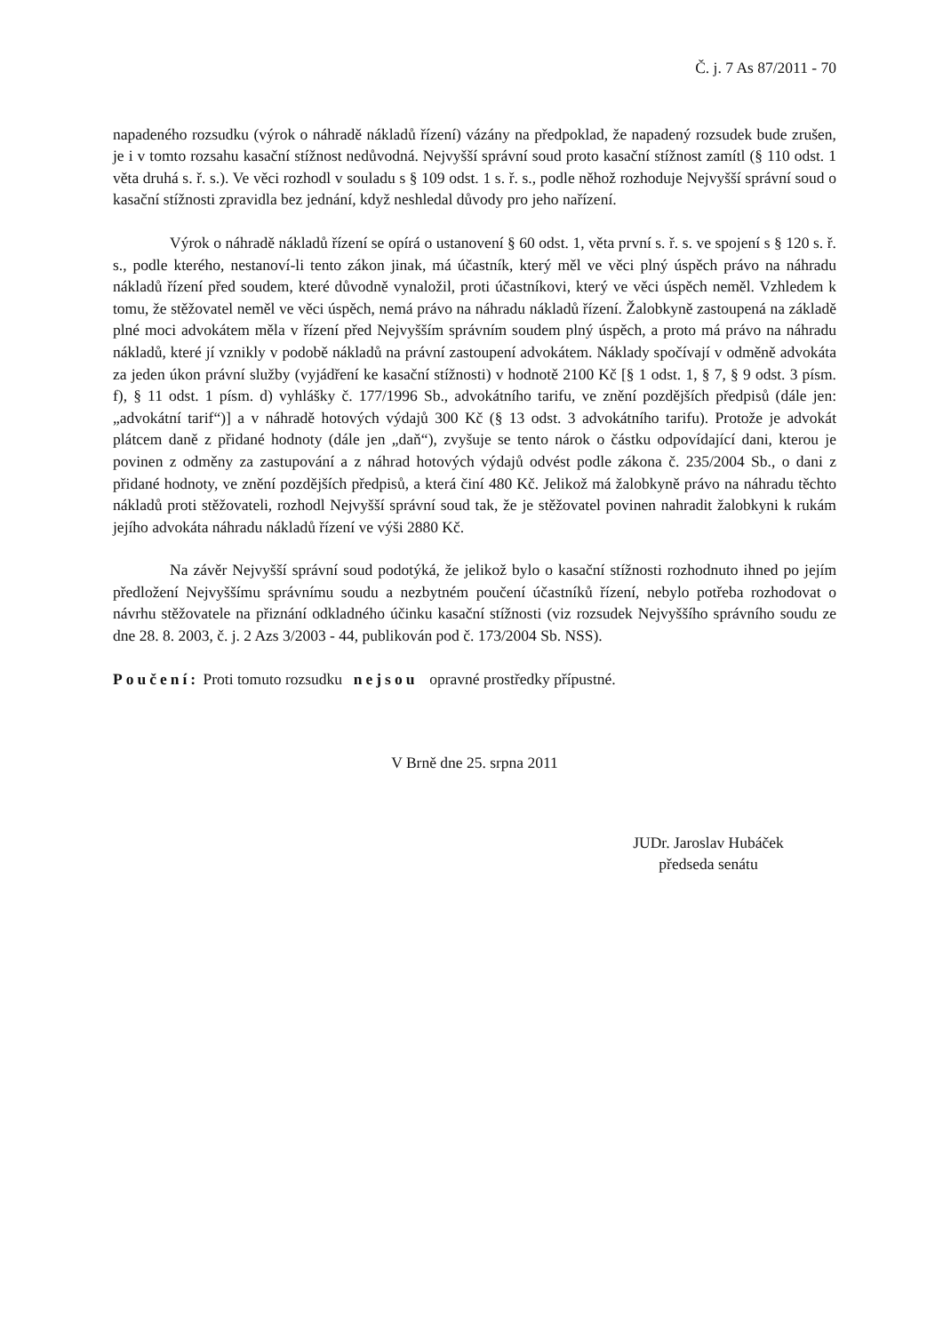Č. j. 7 As 87/2011 - 70
napadeného rozsudku (výrok o náhradě nákladů řízení) vázány na předpoklad, že napadený rozsudek bude zrušen, je i v tomto rozsahu kasační stížnost nedůvodná. Nejvyšší správní soud proto kasační stížnost zamítl (§ 110 odst. 1 věta druhá s. ř. s.). Ve věci rozhodl v souladu s § 109 odst. 1 s. ř. s., podle něhož rozhoduje Nejvyšší správní soud o kasační stížnosti zpravidla bez jednání, když neshledal důvody pro jeho nařízení.
Výrok o náhradě nákladů řízení se opírá o ustanovení § 60 odst. 1, věta první s. ř. s. ve spojení s § 120 s. ř. s., podle kterého, nestanoví-li tento zákon jinak, má účastník, který měl ve věci plný úspěch právo na náhradu nákladů řízení před soudem, které důvodně vynaložil, proti účastníkovi, který ve věci úspěch neměl. Vzhledem k tomu, že stěžovatel neměl ve věci úspěch, nemá právo na náhradu nákladů řízení. Žalobkyně zastoupená na základě plné moci advokátem měla v řízení před Nejvyšším správním soudem plný úspěch, a proto má právo na náhradu nákladů, které jí vznikly v podobě nákladů na právní zastoupení advokátem. Náklady spočívají v odměně advokáta za jeden úkon právní služby (vyjádření ke kasační stížnosti) v hodnotě 2100 Kč [§ 1 odst. 1, § 7, § 9 odst. 3 písm. f), § 11 odst. 1 písm. d) vyhlášky č. 177/1996 Sb., advokátního tarifu, ve znění pozdějších předpisů (dále jen: „advokátní tarif“)] a v náhradě hotových výdajů 300 Kč (§ 13 odst. 3 advokátního tarifu). Protože je advokát plátcem daně z přidané hodnoty (dále jen „daň“), zvyšuje se tento nárok o částku odpovídající dani, kterou je povinen z odměny za zastupování a z náhrad hotových výdajů odvést podle zákona č. 235/2004 Sb., o dani z přidané hodnoty, ve znění pozdějších předpisů, a která činí 480 Kč. Jelikož má žalobkyně právo na náhradu těchto nákladů proti stěžovateli, rozhodl Nejvyšší správní soud tak, že je stěžovatel povinen nahradit žalobkyni k rukám jejího advokáta náhradu nákladů řízení ve výši 2880 Kč.
Na závěr Nejvyšší správní soud podotýká, že jelikož bylo o kasační stížnosti rozhodnuto ihned po jejím předložení Nejvyššímu správnímu soudu a nezbytném poučení účastníků řízení, nebylo potřeba rozhodovat o návrhu stěžovatele na přiznání odkladného účinku kasační stížnosti (viz rozsudek Nejvyššího správního soudu ze dne 28. 8. 2003, č. j. 2 Azs 3/2003 - 44, publikován pod č. 173/2004 Sb. NSS).
Poučení: Proti tomuto rozsudku nejsou opravné prostředky přípustné.
V Brně dne 25. srpna 2011
JUDr. Jaroslav Hubáček
předseda senátu